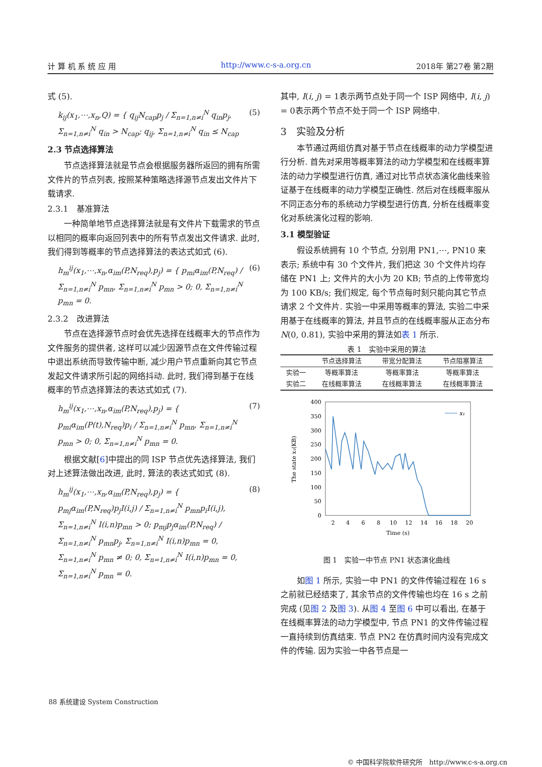计 算 机 系 统 应 用 http://www.c-s-a.org.cn 2018年 第27卷 第2期
式 (5).
k<sub>ij</sub>(x<sub>1</sub>,⋯,x<sub>n</sub>,Q) = { q<sub>ij</sub>N<sub>cap</sub>p<sub>j</sub> / Σ<sub>n=1,n≠i</sub><sup>N</sup> q<sub>in</sub>p<sub>j</sub>, Σ<sub>n=1,n≠i</sub><sup>N</sup> q<sub>in</sub> > N<sub>cap</sub>; q<sub>ij</sub>, Σ<sub>n=1,n≠i</sub><sup>N</sup> q<sub>in</sub> ≤ N<sub>cap</sub> (5)
2.3 节点选择算法
节点选择算法就是节点会根据服务器所返回的拥有所需文件片的节点列表, 按照某种策略选择源节点发出文件片下载请求.
2.3.1　基准算法
一种简单地节点选择算法就是有文件片下载需求的节点以相同的概率向返回列表中的所有节点发出文件请求. 此时, 我们得到等概率的节点选择算法的表达式如式 (6).
h<sub>m</sub><sup>ij</sup>(x<sub>1</sub>,⋯,x<sub>n</sub>,α<sub>im</sub>(P,N<sub>req</sub>),p<sub>j</sub>) = { p<sub>mi</sub>α<sub>im</sub>(P,N<sub>req</sub>) / Σ<sub>n=1,n≠i</sub><sup>N</sup> p<sub>mn</sub>, Σ<sub>n=1,n≠i</sub><sup>N</sup> p<sub>mn</sub> > 0; 0, Σ<sub>n=1,n≠i</sub><sup>N</sup> p<sub>mn</sub> = 0. (6)
2.3.2　改进算法
节点在选择源节点时会优先选择在线概率大的节点作为文件服务的提供者, 这样可以减少因源节点在文件传输过程中退出系统而导致传输中断, 减少用户节点重新向其它节点发起文件请求所引起的网络抖动. 此时, 我们得到基于在线概率的节点选择算法的表达式如式 (7).
h<sub>m</sub><sup>ij</sup>(x<sub>1</sub>,⋯,x<sub>n</sub>,α<sub>im</sub>(P,N<sub>req</sub>),p<sub>j</sub>) = { p<sub>mi</sub>α<sub>im</sub>(P(t),N<sub>req</sub>)p<sub>i</sub> / Σ<sub>n=1,n≠i</sub><sup>N</sup> p<sub>mn</sub>, Σ<sub>n=1,n≠i</sub><sup>N</sup> p<sub>mn</sub> > 0; 0, Σ<sub>n=1,n≠i</sub><sup>N</sup> p<sub>mn</sub> = 0. (7)
根据文献[6]中提出的同 ISP 节点优先选择算法, 我们对上述算法做出改进, 此时, 算法的表达式如式 (8).
h<sub>m</sub><sup>ij</sup>(x<sub>1</sub>,⋯,x<sub>n</sub>,α<sub>im</sub>(P,N<sub>req</sub>),p<sub>j</sub>) = { p<sub>mj</sub>α<sub>im</sub>(P,N<sub>req</sub>)p<sub>j</sub>I(i,j) / Σ<sub>n=1,n≠i</sub><sup>N</sup> p<sub>mn</sub>p<sub>i</sub>I(i,j), Σ<sub>n=1,n≠i</sub><sup>N</sup> I(i,n)p<sub>mn</sub> > 0; p<sub>mj</sub>p<sub>j</sub>α<sub>im</sub>(P,N<sub>req</sub>) / Σ<sub>n=1,n≠i</sub><sup>N</sup> p<sub>mn</sub>p<sub>j</sub>, Σ<sub>n=1,n≠i</sub><sup>N</sup> I(i,n)p<sub>mn</sub> = 0, Σ<sub>n=1,n≠i</sub><sup>N</sup> p<sub>mn</sub> ≠ 0; 0, Σ<sub>n=1,n≠i</sub><sup>N</sup> I(i,n)p<sub>mn</sub> = 0, Σ<sub>n=1,n≠i</sub><sup>N</sup> p<sub>mn</sub> = 0. (8)
其中, I(i, j) = 1表示两节点处于同一个 ISP 网络中, I(i, j) = 0表示两个节点不处于同一个 ISP 网络中.
3　实验及分析
本节通过两组仿真对基于节点在线概率的动力学模型进行分析. 首先对采用等概率算法的动力学模型和在线概率算法的动力学模型进行仿真, 通过对比节点状态演化曲线来验证基于在线概率的动力学模型正确性. 然后对在线概率服从不同正态分布的系统动力学模型进行仿真, 分析在线概率变化对系统演化过程的影响.
3.1 模型验证
假设系统拥有 10 个节点, 分别用 PN1,⋯, PN10 来表示; 系统中有 30 个文件片, 我们把这 30 个文件片均存储在 PN1 上; 文件片的大小为 20 KB; 节点的上传带宽均为 100 KB/s; 我们规定, 每个节点每时刻只能向其它节点请求 2 个文件片. 实验一中采用等概率的算法, 实验二中采用基于在线概率的算法, 并且节点的在线概率服从正态分布 N(0, 0.81), 实验中采用的算法如表 1 所示.
表 1 实验中采用的算法
| | 节点选择算法 | 带宽分配算法 | 节点阻塞算法 |
| --- | --- | --- | --- |
| 实验一 | 等概率算法 | 等概率算法 | 等概率算法 |
| 实验二 | 在线概率算法 | 在线概率算法 | 在线概率算法 |
400
350
300
250
200
150
100
50
0
2
4
6
8
10
12
14
16
18
20
Time (s)
The state x₁(KB)
x₁
图 1　实验一中节点 PN1 状态演化曲线
如图 1 所示, 实验一中 PN1 的文件传输过程在 16 s 之前就已经结束了, 其余节点的文件传输也均在 16 s 之前完成 (见图 2 及图 3). 从图 4 至图 6 中可以看出, 在基于在线概率算法的动力学模型中, 节点 PN1 的文件传输过程一直持续到仿真结束. 节点 PN2 在仿真时间内没有完成文件的传输. 因为实验一中各节点是一
88 系统建设 System Construction
© 中国科学院软件研究所　http://www.c-s-a.org.cn